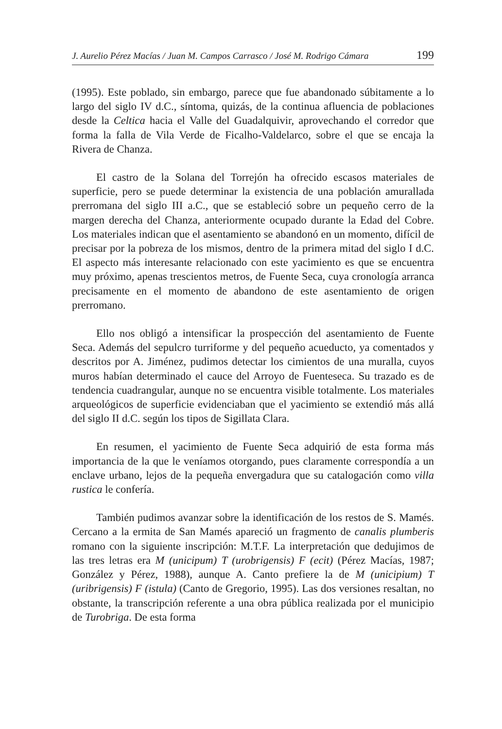J. Aurelio Pérez Macías / Juan M. Campos Carrasco / José M. Rodrigo Cámara 199
(1995). Este poblado, sin embargo, parece que fue abandonado súbitamente a lo largo del siglo IV d.C., síntoma, quizás, de la continua afluencia de poblaciones desde la Celtica hacia el Valle del Guadalquivir, aprovechando el corredor que forma la falla de Vila Verde de Ficalho-Valdelarco, sobre el que se encaja la Rivera de Chanza.
El castro de la Solana del Torrejón ha ofrecido escasos materiales de superficie, pero se puede determinar la existencia de una población amurallada prerromana del siglo III a.C., que se estableció sobre un pequeño cerro de la margen derecha del Chanza, anteriormente ocupado durante la Edad del Cobre. Los materiales indican que el asentamiento se abandonó en un momento, difícil de precisar por la pobreza de los mismos, dentro de la primera mitad del siglo I d.C. El aspecto más interesante relacionado con este yacimiento es que se encuentra muy próximo, apenas trescientos metros, de Fuente Seca, cuya cronología arranca precisamente en el momento de abandono de este asentamiento de origen prerromano.
Ello nos obligó a intensificar la prospección del asentamiento de Fuente Seca. Además del sepulcro turriforme y del pequeño acueducto, ya comentados y descritos por A. Jiménez, pudimos detectar los cimientos de una muralla, cuyos muros habían determinado el cauce del Arroyo de Fuenteseca. Su trazado es de tendencia cuadrangular, aunque no se encuentra visible totalmente. Los materiales arqueológicos de superficie evidenciaban que el yacimiento se extendió más allá del siglo II d.C. según los tipos de Sigillata Clara.
En resumen, el yacimiento de Fuente Seca adquirió de esta forma más importancia de la que le veníamos otorgando, pues claramente correspondía a un enclave urbano, lejos de la pequeña envergadura que su catalogación como villa rustica le confería.
También pudimos avanzar sobre la identificación de los restos de S. Mamés. Cercano a la ermita de San Mamés apareció un fragmento de canalis plumberis romano con la siguiente inscripción: M.T.F. La interpretación que dedujimos de las tres letras era M (unicipum) T (urobrigensis) F (ecit) (Pérez Macías, 1987; González y Pérez, 1988), aunque A. Canto prefiere la de M (unicipium) T (uribrigensis) F (istula) (Canto de Gregorio, 1995). Las dos versiones resaltan, no obstante, la transcripción referente a una obra pública realizada por el municipio de Turobriga. De esta forma